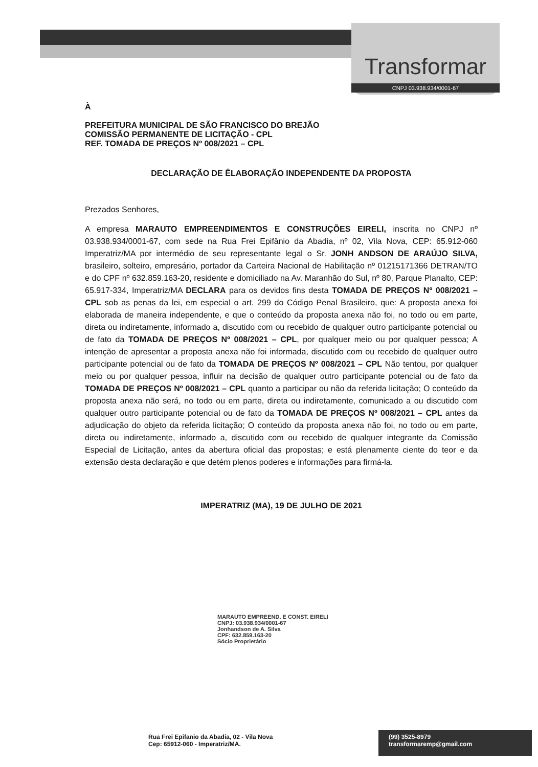Transformar
CNPJ 03.938.934/0001-67
À
PREFEITURA MUNICIPAL DE SÃO FRANCISCO DO BREJÃO
COMISSÃO PERMANENTE DE LICITAÇÃO - CPL
REF. TOMADA DE PREÇOS Nº 008/2021 – CPL
DECLARAÇÃO DE ÊLABORAÇÃO INDEPENDENTE DA PROPOSTA
Prezados Senhores,
A empresa MARAUTO EMPREENDIMENTOS E CONSTRUÇÕES EIRELI, inscrita no CNPJ nº 03.938.934/0001-67, com sede na Rua Frei Epifânio da Abadia, nº 02, Vila Nova, CEP: 65.912-060 Imperatriz/MA por intermédio de seu representante legal o Sr. JONH ANDSON DE ARAÚJO SILVA, brasileiro, solteiro, empresário, portador da Carteira Nacional de Habilitação nº 01215171366 DETRAN/TO e do CPF nº 632.859.163-20, residente e domiciliado na Av. Maranhão do Sul, nº 80, Parque Planalto, CEP: 65.917-334, Imperatriz/MA DECLARA para os devidos fins desta TOMADA DE PREÇOS Nº 008/2021 – CPL sob as penas da lei, em especial o art. 299 do Código Penal Brasileiro, que: A proposta anexa foi elaborada de maneira independente, e que o conteúdo da proposta anexa não foi, no todo ou em parte, direta ou indiretamente, informado a, discutido com ou recebido de qualquer outro participante potencial ou de fato da TOMADA DE PREÇOS Nº 008/2021 – CPL, por qualquer meio ou por qualquer pessoa; A intenção de apresentar a proposta anexa não foi informada, discutido com ou recebido de qualquer outro participante potencial ou de fato da TOMADA DE PREÇOS Nº 008/2021 – CPL Não tentou, por qualquer meio ou por qualquer pessoa, influir na decisão de qualquer outro participante potencial ou de fato da TOMADA DE PREÇOS Nº 008/2021 – CPL quanto a participar ou não da referida licitação; O conteúdo da proposta anexa não será, no todo ou em parte, direta ou indiretamente, comunicado a ou discutido com qualquer outro participante potencial ou de fato da TOMADA DE PREÇOS Nº 008/2021 – CPL antes da adjudicação do objeto da referida licitação; O conteúdo da proposta anexa não foi, no todo ou em parte, direta ou indiretamente, informado a, discutido com ou recebido de qualquer integrante da Comissão Especial de Licitação, antes da abertura oficial das propostas; e está plenamente ciente do teor e da extensão desta declaração e que detém plenos poderes e informações para firmá-la.
IMPERATRIZ (MA), 19 DE JULHO DE 2021
MARAUTO EMPREEND. E CONST. EIRELI
CNPJ: 03.938.934/0001-67
Jonhandson de A. Silva
CPF: 632.859.163-20
Sócio Proprietário
Rua Frei Epifanio da Abadia, 02 - Vila Nova
Cep: 65912-060 - Imperatriz/MA.
(99) 3525-8979
transformaremp@gmail.com